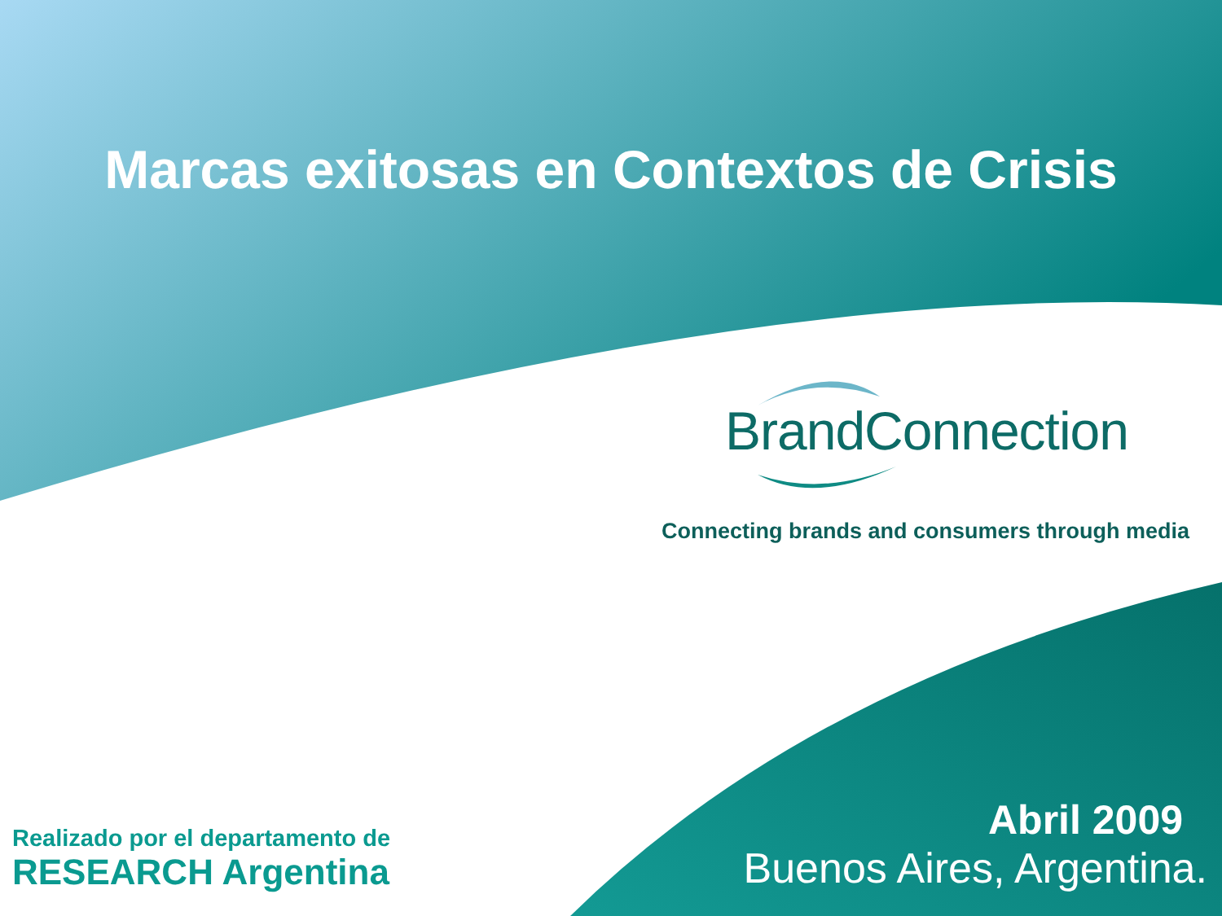Marcas exitosas en Contextos de Crisis
BrandConnection
Connecting brands and consumers through media
Realizado por el departamento de
RESEARCH Argentina
Abril 2009
Buenos Aires, Argentina.